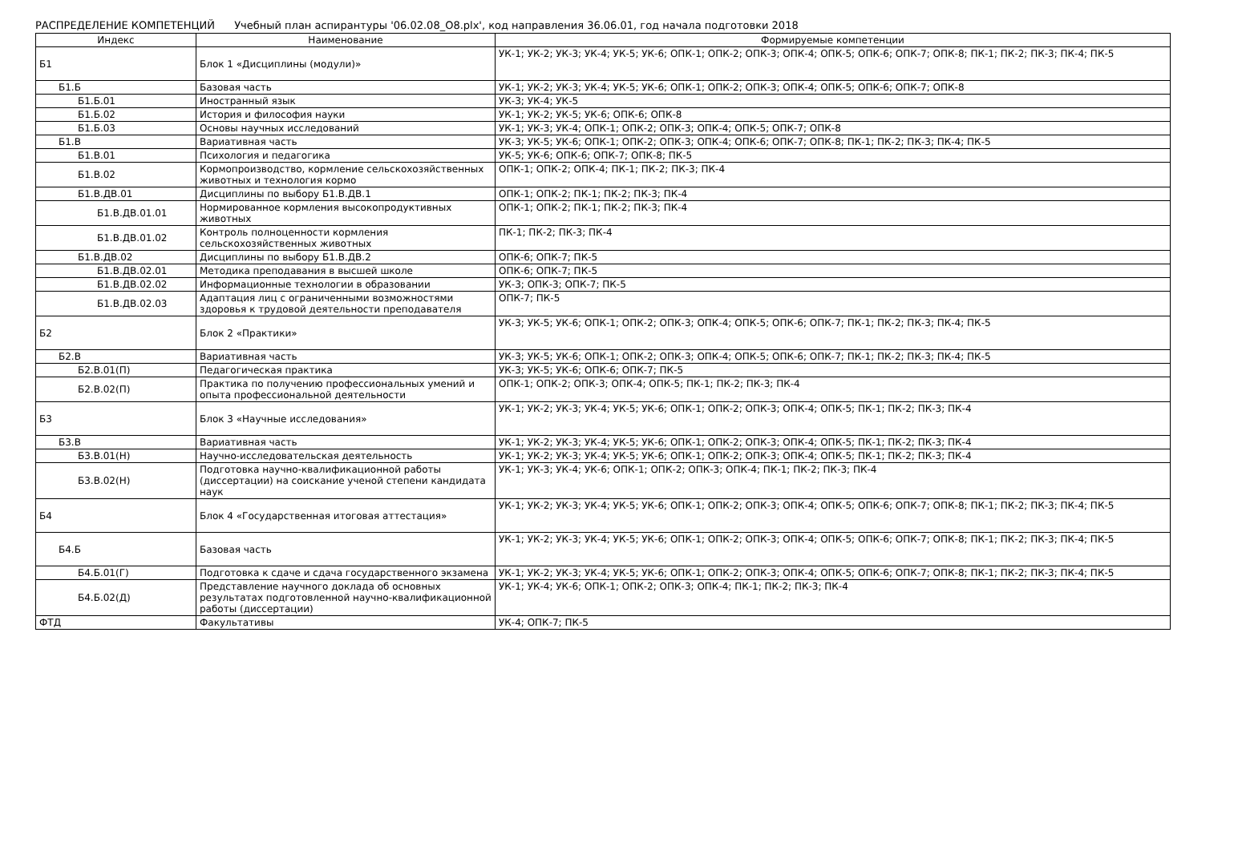РАСПРЕДЕЛЕНИЕ КОМПЕТЕНЦИЙ Учебный план аспирантуры '06.02.08_О8.plx', код направления 36.06.01, год начала подготовки 2018
| Индекс | Наименование | Формируемые компетенции |
| --- | --- | --- |
| Б1 | Блок 1 «Дисциплины (модули)» | УК-1; УК-2; УК-3; УК-4; УК-5; УК-6; ОПК-1; ОПК-2; ОПК-3; ОПК-4; ОПК-5; ОПК-6; ОПК-7; ОПК-8; ПК-1; ПК-2; ПК-3; ПК-4; ПК-5 |
| Б1.Б | Базовая часть | УК-1; УК-2; УК-3; УК-4; УК-5; УК-6; ОПК-1; ОПК-2; ОПК-3; ОПК-4; ОПК-5; ОПК-6; ОПК-7; ОПК-8 |
| Б1.Б.01 | Иностранный язык | УК-3; УК-4; УК-5 |
| Б1.Б.02 | История и философия науки | УК-1; УК-2; УК-5; УК-6; ОПК-6; ОПК-8 |
| Б1.Б.03 | Основы научных исследований | УК-1; УК-3; УК-4; ОПК-1; ОПК-2; ОПК-3; ОПК-4; ОПК-5; ОПК-7; ОПК-8 |
| Б1.В | Вариативная часть | УК-3; УК-5; УК-6; ОПК-1; ОПК-2; ОПК-3; ОПК-4; ОПК-6; ОПК-7; ОПК-8; ПК-1; ПК-2; ПК-3; ПК-4; ПК-5 |
| Б1.В.01 | Психология и педагогика | УК-5; УК-6; ОПК-6; ОПК-7; ОПК-8; ПК-5 |
| Б1.В.02 | Кормопроизводство, кормление сельскохозяйственных животных и технология кормо | ОПК-1; ОПК-2; ОПК-4; ПК-1; ПК-2; ПК-3; ПК-4 |
| Б1.В.ДВ.01 | Дисциплины по выбору Б1.В.ДВ.1 | ОПК-1; ОПК-2; ПК-1; ПК-2; ПК-3; ПК-4 |
| Б1.В.ДВ.01.01 | Нормированное кормления высокопродуктивных животных | ОПК-1; ОПК-2; ПК-1; ПК-2; ПК-3; ПК-4 |
| Б1.В.ДВ.01.02 | Контроль полноценности кормления сельскохозяйственных животных | ПК-1; ПК-2; ПК-3; ПК-4 |
| Б1.В.ДВ.02 | Дисциплины по выбору Б1.В.ДВ.2 | ОПК-6; ОПК-7; ПК-5 |
| Б1.В.ДВ.02.01 | Методика преподавания в высшей школе | ОПК-6; ОПК-7; ПК-5 |
| Б1.В.ДВ.02.02 | Информационные технологии в образовании | УК-3; ОПК-3; ОПК-7; ПК-5 |
| Б1.В.ДВ.02.03 | Адаптация лиц с ограниченными возможностями здоровья к трудовой деятельности преподавателя | ОПК-7; ПК-5 |
| Б2 | Блок 2 «Практики» | УК-3; УК-5; УК-6; ОПК-1; ОПК-2; ОПК-3; ОПК-4; ОПК-5; ОПК-6; ОПК-7; ПК-1; ПК-2; ПК-3; ПК-4; ПК-5 |
| Б2.В | Вариативная часть | УК-3; УК-5; УК-6; ОПК-1; ОПК-2; ОПК-3; ОПК-4; ОПК-5; ОПК-6; ОПК-7; ПК-1; ПК-2; ПК-3; ПК-4; ПК-5 |
| Б2.В.01(П) | Педагогическая практика | УК-3; УК-5; УК-6; ОПК-6; ОПК-7; ПК-5 |
| Б2.В.02(П) | Практика по получению профессиональных умений и опыта профессиональной деятельности | ОПК-1; ОПК-2; ОПК-3; ОПК-4; ОПК-5; ПК-1; ПК-2; ПК-3; ПК-4 |
| Б3 | Блок 3 «Научные исследования» | УК-1; УК-2; УК-3; УК-4; УК-5; УК-6; ОПК-1; ОПК-2; ОПК-3; ОПК-4; ОПК-5; ПК-1; ПК-2; ПК-3; ПК-4 |
| Б3.В | Вариативная часть | УК-1; УК-2; УК-3; УК-4; УК-5; УК-6; ОПК-1; ОПК-2; ОПК-3; ОПК-4; ОПК-5; ПК-1; ПК-2; ПК-3; ПК-4 |
| Б3.В.01(Н) | Научно-исследовательская деятельность | УК-1; УК-2; УК-3; УК-4; УК-5; УК-6; ОПК-1; ОПК-2; ОПК-3; ОПК-4; ОПК-5; ПК-1; ПК-2; ПК-3; ПК-4 |
| Б3.В.02(Н) | Подготовка научно-квалификационной работы (диссертации) на соискание ученой степени кандидата наук | УК-1; УК-3; УК-4; УК-6; ОПК-1; ОПК-2; ОПК-3; ОПК-4; ПК-1; ПК-2; ПК-3; ПК-4 |
| Б4 | Блок 4 «Государственная итоговая аттестация» | УК-1; УК-2; УК-3; УК-4; УК-5; УК-6; ОПК-1; ОПК-2; ОПК-3; ОПК-4; ОПК-5; ОПК-6; ОПК-7; ОПК-8; ПК-1; ПК-2; ПК-3; ПК-4; ПК-5 |
| Б4.Б | Базовая часть | УК-1; УК-2; УК-3; УК-4; УК-5; УК-6; ОПК-1; ОПК-2; ОПК-3; ОПК-4; ОПК-5; ОПК-6; ОПК-7; ОПК-8; ПК-1; ПК-2; ПК-3; ПК-4; ПК-5 |
| Б4.Б.01(Г) | Подготовка к сдаче и сдача государственного экзамена | УК-1; УК-2; УК-3; УК-4; УК-5; УК-6; ОПК-1; ОПК-2; ОПК-3; ОПК-4; ОПК-5; ОПК-6; ОПК-7; ОПК-8; ПК-1; ПК-2; ПК-3; ПК-4; ПК-5 |
| Б4.Б.02(Д) | Представление научного доклада об основных результатах подготовленной научно-квалификационной работы (диссертации) | УК-1; УК-4; УК-6; ОПК-1; ОПК-2; ОПК-3; ОПК-4; ПК-1; ПК-2; ПК-3; ПК-4 |
| ФТД | Факультативы | УК-4; ОПК-7; ПК-5 |